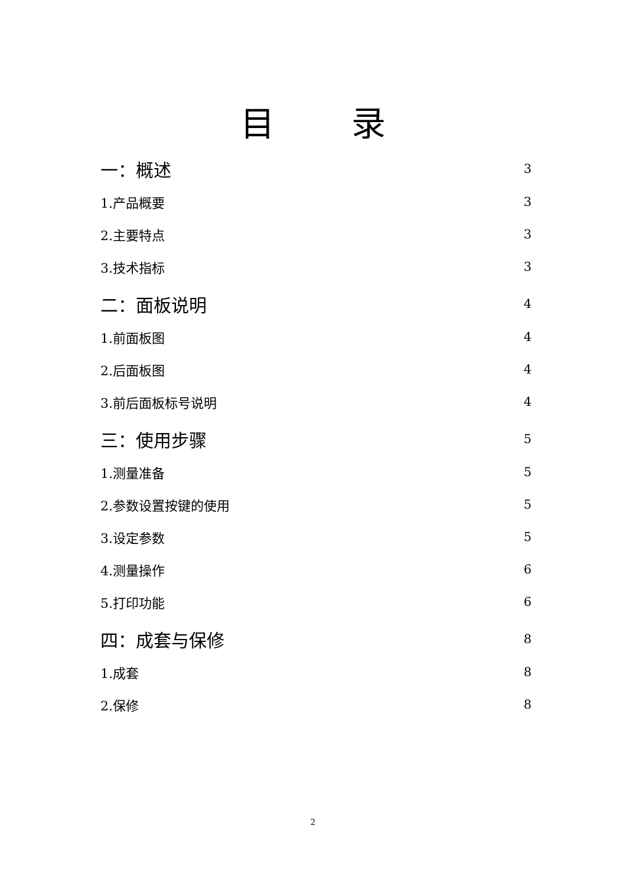目 录
一：概述 3
1.产品概要 3
2.主要特点 3
3.技术指标 3
二：面板说明 4
1.前面板图 4
2.后面板图 4
3.前后面板标号说明 4
三：使用步骤 5
1.测量准备 5
2.参数设置按键的使用 5
3.设定参数 5
4.测量操作 6
5.打印功能 6
四：成套与保修 8
1.成套 8
2.保修 8
2